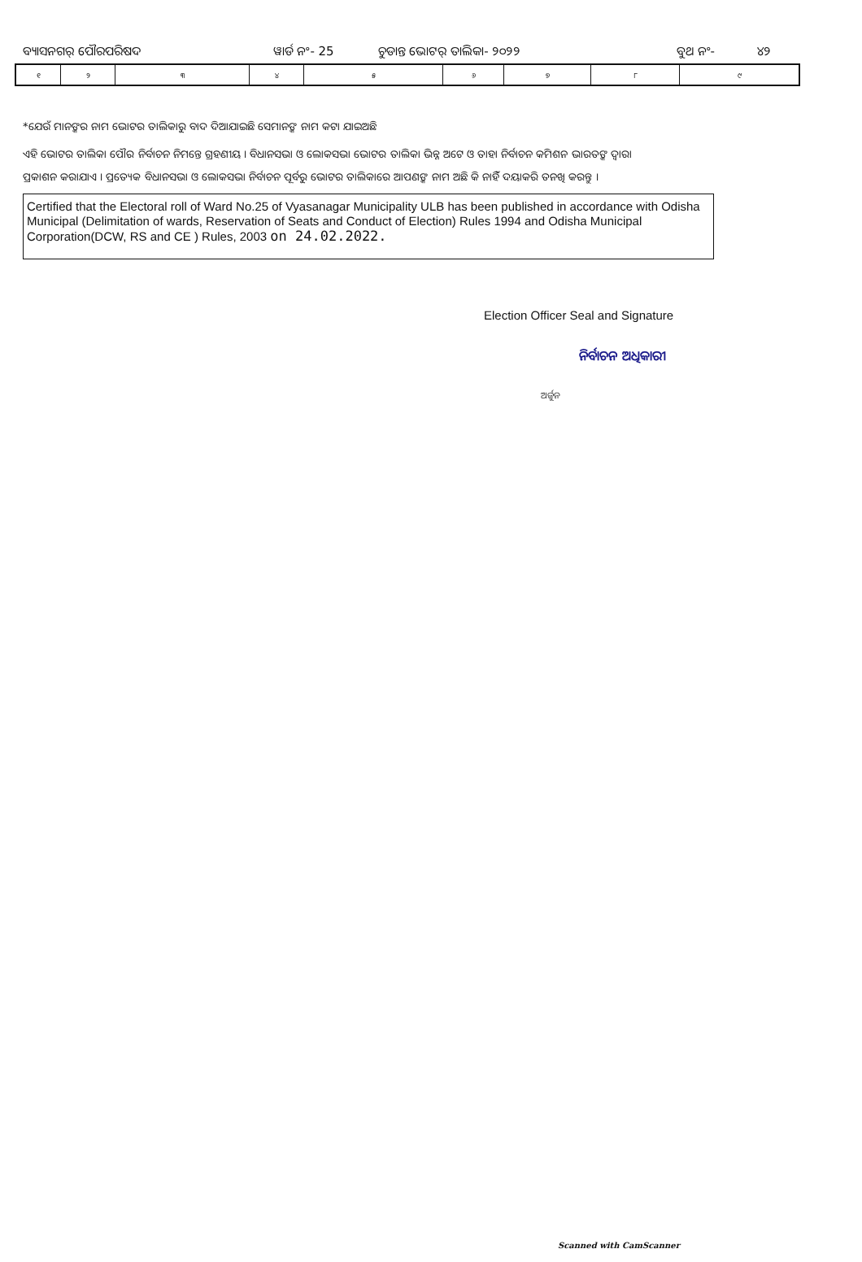ବ୍ୟାସନଗର୍ ପୌରପରିଷଦ ୱାର୍ଡ ନଂ- 25 ଚୁଡାନ୍ତ ଭୋଟର୍ ତାଲିକା- ୨୦୨୨ ବୁଥ ନଂ- ୪୨
| ୧ | ୨ | ୩ | ୪ | ୫ | ୬ | ୭ | ୮ | ୯ |
*ଯେଉଁ ମାନଙ୍କର ନାମ ଭୋଟର ତାଲିକାରୁ ବାଦ ଦିଆଯାଇଛି ସେମାନଙ୍କ ନାମ କଟା ଯାଇଅଛି
ଏହି ଭୋଟର ତାଲିକା ପୌର ନିର୍ବାଚନ ନିମନ୍ତେ ଗ୍ରହଣୀୟ । ବିଧାନସଭା ଓ ଲୋକସଭା ଭୋଟର ତାଲିକା ଭିନ୍ନ ଅଟେ ଓ ତାହା ନିର୍ବାଚନ କମିଶନ ଭାରତଙ୍କ ଦ୍ୱାରା
ପ୍ରକାଶନ କରାଯାଏ । ପ୍ରତ୍ୟେକ ବିଧାନସଭା ଓ ଲୋକସଭା ନିର୍ବାଚନ ପୂର୍ବରୁ ଭୋଟର ତାଲିକାରେ ଆପଣଙ୍କ ନାମ ଅଛି କି ନାହିଁ ଦୟାକରି ତନଖି କରନ୍ତୁ ।
Certified that the Electoral roll of Ward No.25 of Vyasanagar Municipality ULB has been published in accordance with Odisha Municipal (Delimitation of wards, Reservation of Seats and Conduct of Election) Rules 1994 and Odisha Municipal Corporation(DCW, RS and CE ) Rules, 2003 on 24.02.2022.
Election Officer Seal and Signature
ନିର୍ବାଚନ ଅଧିକାରୀ
ଅର୍ଜୁନ
Scanned with CamScanner